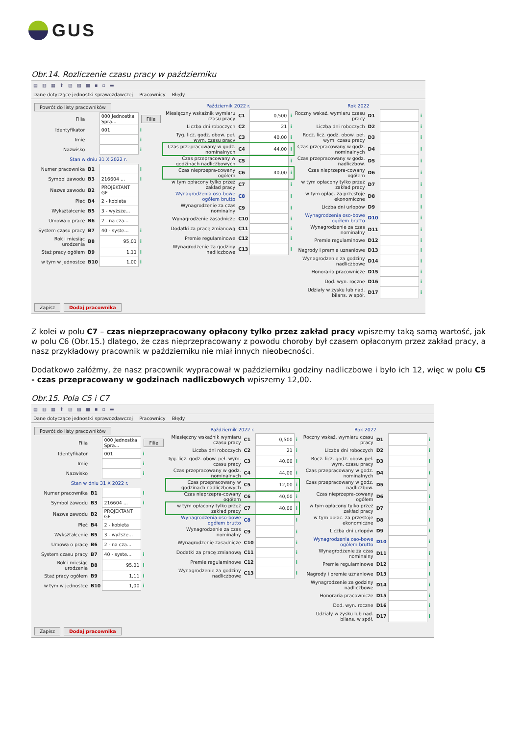GUS
Obr.14. Rozliczenie czasu pracy w październiku
▤ ▥ ▦ ⬆ ▧ ▨ ▩ ▪ ▫ ▬
Dane dotyczące jednostki sprawozdawczej Pracownicy Błędy
Powrót do listy pracowników
| Filia | | 000 Jednostka Spra... | Filie |
| Identyfikator | | 001 | i |
| Imię | | | i |
| Nazwisko | | | i |
| Stan w dniu 31 X 2022 r. | | | |
| Numer pracownika | B1 | | i |
| Symbol zawodu | B3 | 216604 ... | i |
| Nazwa zawodu | B2 | PROJEKTANT GF | |
| Płeć | B4 | 2 - kobieta | |
| Wykształcenie | B5 | 3 - wyższe... | |
| Umowa o pracę | B6 | 2 - na cza... | |
| System czasu pracy | B7 | 40 - syste... | i |
| Rok i miesiąc urodzenia | B8 | 95,01 | i |
| Staż pracy ogółem | B9 | 1,11 | i |
| w tym w jednostce | B10 | 1,00 | i |
Październik 2022 r.
| Miesięczny wskaźnik wymiaru czasu pracy | C1 | 0,500 | i |
| Liczba dni roboczych | C2 | 21 | i |
| Tyg. licz. godz. obow. peł. wym. czasu pracy | C3 | 40,00 | i |
| Czas przepracowany w godz. nominalnych | C4 | 44,00 | i |
| Czas przepracowany w godzinach nadliczbowych | C5 | | i |
| Czas nieprzepra-cowany ogółem | C6 | 40,00 | i |
| w tym opłacony tylko przez zakład pracy | C7 | | i |
| Wynagrodzenia oso-bowe ogółem brutto | C8 | | i |
| Wynagrodzenie za czas nominalny | C9 | | i |
| Wynagrodzenie zasadnicze | C10 | | i |
| Dodatki za pracę zmianową | C11 | | i |
| Premie regulaminowe | C12 | | i |
| Wynagrodzenie za godziny nadliczbowe | C13 | | i |
Rok 2022
| Roczny wskaź. wymiaru czasu pracy | D1 | | i |
| Liczba dni roboczych | D2 | | i |
| Rocz. licz. godz. obow. peł. wym. czasu pracy | D3 | | i |
| Czas przepracowany w godz. nominalnych | D4 | | i |
| Czas przepracowany w godz. nadliczbow. | D5 | | i |
| Czas nieprzepra-cowany ogółem | D6 | | i |
| w tym opłacony tylko przez zakład pracy | D7 | | i |
| w tym opłac. za przestoje ekonomiczne | D8 | | i |
| Liczba dni urlopów | D9 | | i |
| Wynagrodzenia oso-bowe ogółem brutto | D10 | | i |
| Wynagrodzenie za czas nominalny | D11 | | i |
| Premie regulaminowe | D12 | | i |
| Nagrody i premie uznaniowe | D13 | | i |
| Wynagrodzenie za godziny nadliczbowe | D14 | | i |
| Honoraria pracownicze | D15 | | i |
| Dod. wyn. roczne | D16 | | i |
| Udziały w zysku lub nad. bilans. w spół. | D17 | | i |
Zapisz Dodaj pracownika
Z kolei w polu C7 – czas nieprzepracowany opłacony tylko przez zakład pracy wpiszemy taką samą wartość, jak w polu C6 (Obr.15.) dlatego, że czas nieprzepracowany z powodu choroby był czasem opłaconym przez zakład pracy, a nasz przykładowy pracownik w październiku nie miał innych nieobecności.
Dodatkowo załóżmy, że nasz pracownik wypracował w październiku godziny nadliczbowe i było ich 12, więc w polu C5 - czas przepracowany w godzinach nadliczbowych wpiszemy 12,00.
Obr.15. Pola C5 i C7
▤ ▥ ▦ ⬆ ▧ ▨ ▩ ▪ ▫ ▬
Dane dotyczące jednostki sprawozdawczej Pracownicy Błędy
Powrót do listy pracowników
| Filia | | 000 Jednostka Spra... | Filie |
| Identyfikator | | 001 | i |
| Imię | | | i |
| Nazwisko | | | i |
| Stan w dniu 31 X 2022 r. | | | |
| Numer pracownika | B1 | | i |
| Symbol zawodu | B3 | 216604 ... | i |
| Nazwa zawodu | B2 | PROJEKTANT GF | |
| Płeć | B4 | 2 - kobieta | |
| Wykształcenie | B5 | 3 - wyższe... | |
| Umowa o pracę | B6 | 2 - na cza... | |
| System czasu pracy | B7 | 40 - syste... | i |
| Rok i miesiąc urodzenia | B8 | 95,01 | i |
| Staż pracy ogółem | B9 | 1,11 | i |
| w tym w jednostce | B10 | 1,00 | i |
Październik 2022 r.
| Miesięczny wskaźnik wymiaru czasu pracy | C1 | 0,500 | i |
| Liczba dni roboczych | C2 | 21 | i |
| Tyg. licz. godz. obow. peł. wym. czasu pracy | C3 | 40,00 | i |
| Czas przepracowany w godz. nominalnych | C4 | 44,00 | i |
| Czas przepracowany w godzinach nadliczbowych | C5 | 12,00 | i |
| Czas nieprzepra-cowany ogółem | C6 | 40,00 | i |
| w tym opłacony tylko przez zakład pracy | C7 | 40,00 | i |
| Wynagrodzenia oso-bowe ogółem brutto | C8 | | i |
| Wynagrodzenie za czas nominalny | C9 | | i |
| Wynagrodzenie zasadnicze | C10 | | i |
| Dodatki za pracę zmianową | C11 | | i |
| Premie regulaminowe | C12 | | i |
| Wynagrodzenie za godziny nadliczbowe | C13 | | i |
Rok 2022
| Roczny wskaź. wymiaru czasu pracy | D1 | | i |
| Liczba dni roboczych | D2 | | i |
| Rocz. licz. godz. obow. peł. wym. czasu pracy | D3 | | i |
| Czas przepracowany w godz. nominalnych | D4 | | i |
| Czas przepracowany w godz. nadliczbow. | D5 | | i |
| Czas nieprzepra-cowany ogółem | D6 | | i |
| w tym opłacony tylko przez zakład pracy | D7 | | i |
| w tym opłac. za przestoje ekonomiczne | D8 | | i |
| Liczba dni urlopów | D9 | | i |
| Wynagrodzenia oso-bowe ogółem brutto | D10 | | i |
| Wynagrodzenie za czas nominalny | D11 | | i |
| Premie regulaminowe | D12 | | i |
| Nagrody i premie uznaniowe | D13 | | i |
| Wynagrodzenie za godziny nadliczbowe | D14 | | i |
| Honoraria pracownicze | D15 | | i |
| Dod. wyn. roczne | D16 | | i |
| Udziały w zysku lub nad. bilans. w spół. | D17 | | i |
Zapisz Dodaj pracownika